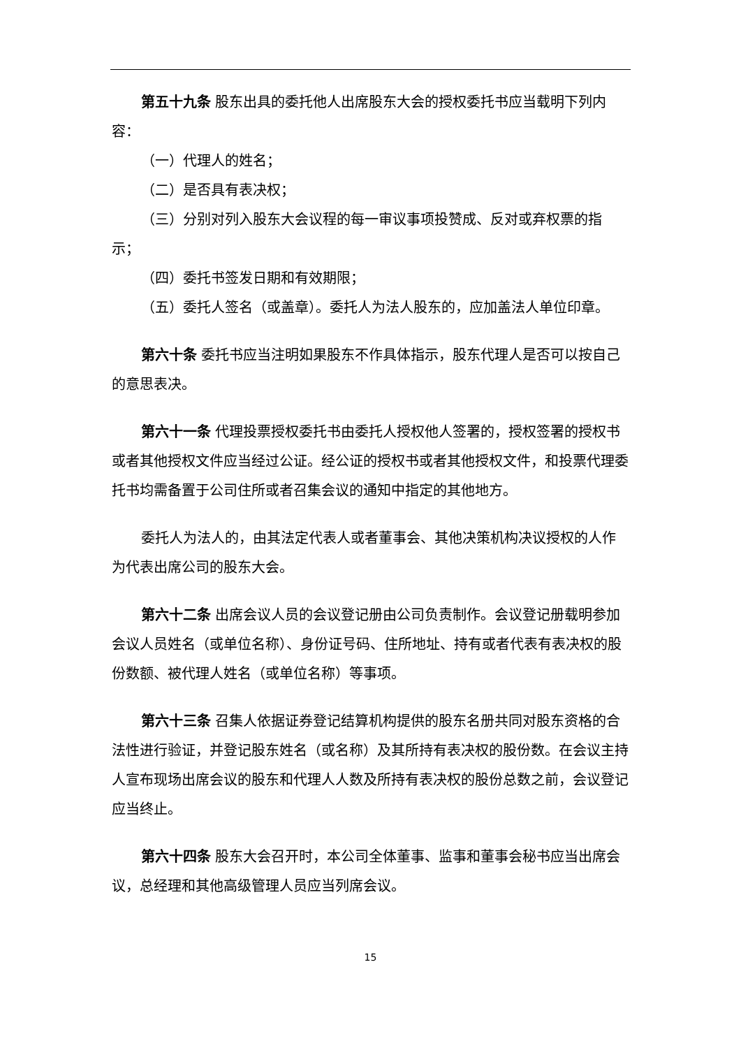第五十九条 股东出具的委托他人出席股东大会的授权委托书应当载明下列内容：
（一）代理人的姓名；
（二）是否具有表决权；
（三）分别对列入股东大会议程的每一审议事项投赞成、反对或弃权票的指示；
（四）委托书签发日期和有效期限；
（五）委托人签名（或盖章）。委托人为法人股东的，应加盖法人单位印章。
第六十条 委托书应当注明如果股东不作具体指示，股东代理人是否可以按自己的意思表决。
第六十一条 代理投票授权委托书由委托人授权他人签署的，授权签署的授权书或者其他授权文件应当经过公证。经公证的授权书或者其他授权文件，和投票代理委托书均需备置于公司住所或者召集会议的通知中指定的其他地方。
委托人为法人的，由其法定代表人或者董事会、其他决策机构决议授权的人作为代表出席公司的股东大会。
第六十二条 出席会议人员的会议登记册由公司负责制作。会议登记册载明参加会议人员姓名（或单位名称）、身份证号码、住所地址、持有或者代表有表决权的股份数额、被代理人姓名（或单位名称）等事项。
第六十三条 召集人依据证券登记结算机构提供的股东名册共同对股东资格的合法性进行验证，并登记股东姓名（或名称）及其所持有表决权的股份数。在会议主持人宣布现场出席会议的股东和代理人人数及所持有表决权的股份总数之前，会议登记应当终止。
第六十四条 股东大会召开时，本公司全体董事、监事和董事会秘书应当出席会议，总经理和其他高级管理人员应当列席会议。
15